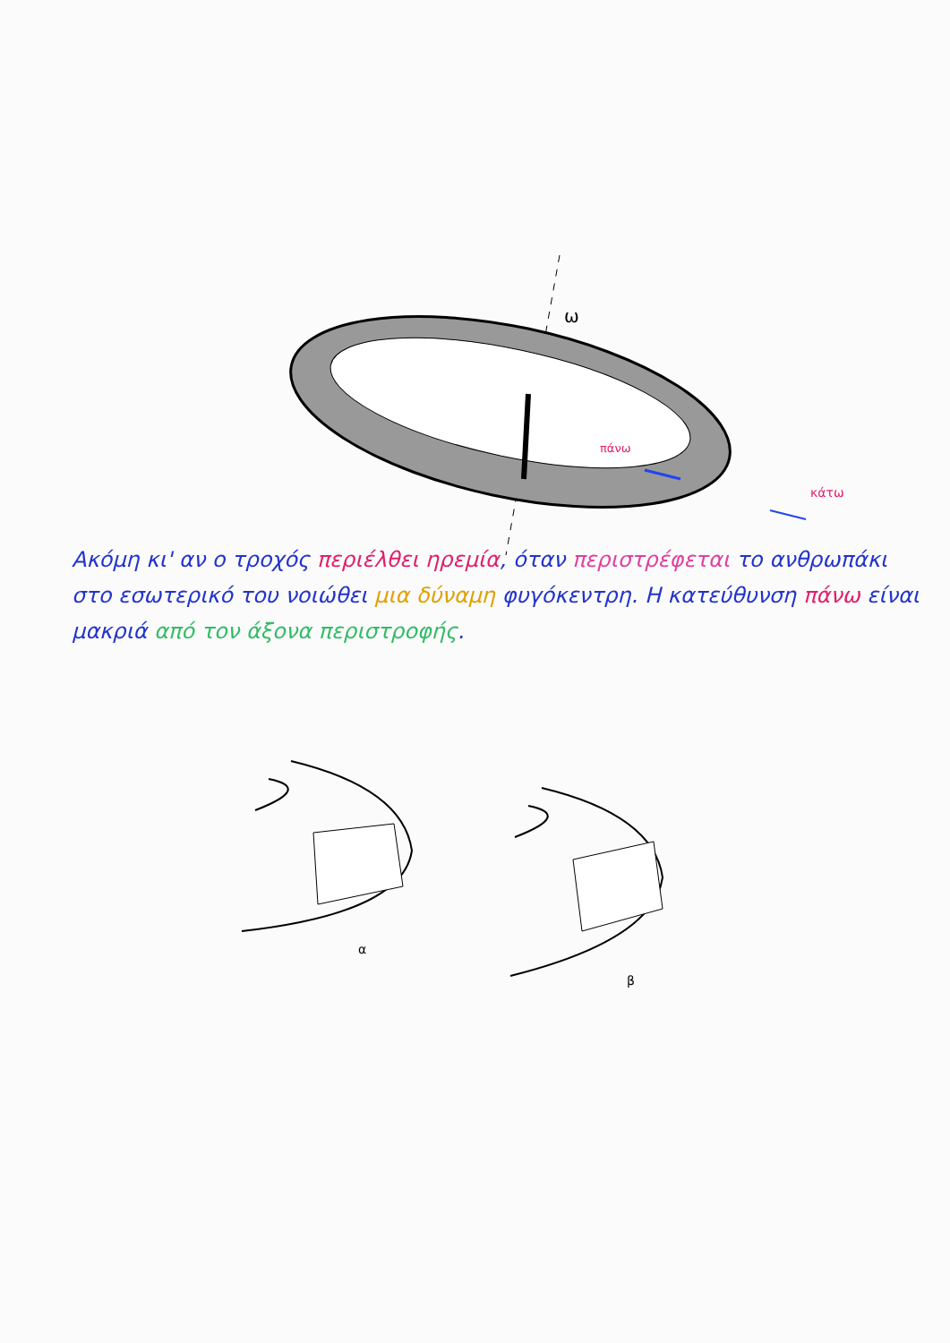ω
πάνω
κάτω
Ακόμη κι' αν ο τροχός περιέλθει ηρεμία, όταν περιστρέφεται το ανθρωπάκι στο εσωτερικό του νοιώθει μια δύναμη φυγόκεντρη. Η κατεύθυνση πάνω είναι μακριά από τον άξονα περιστροφής.
α
β